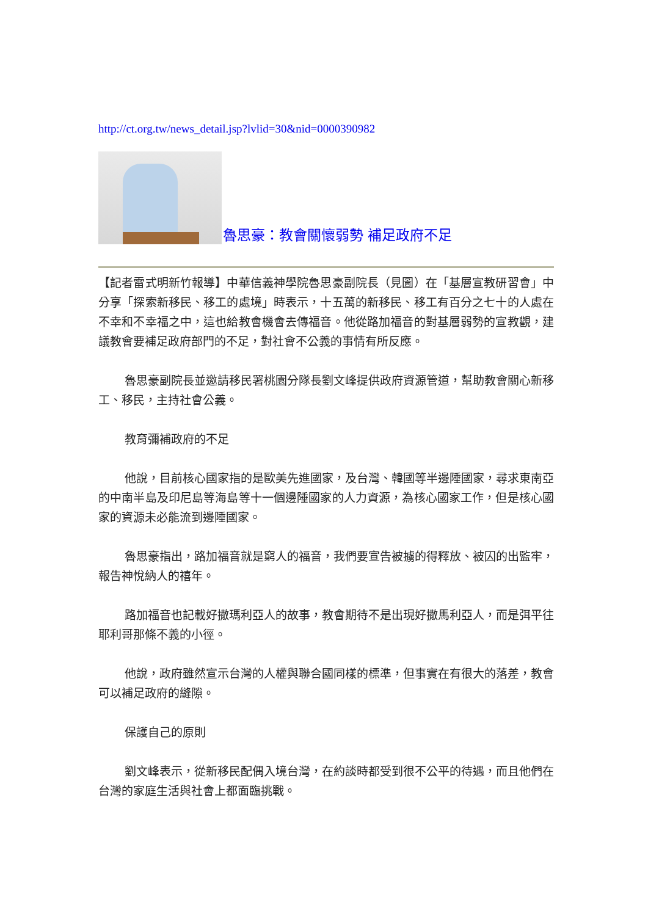http://ct.org.tw/news_detail.jsp?lvlid=30&nid=0000390982
魯思豪：教會關懷弱勢 補足政府不足
【記者雷式明新竹報導】中華信義神學院魯思豪副院長（見圖）在「基層宣教研習會」中分享「探索新移民、移工的處境」時表示，十五萬的新移民、移工有百分之七十的人處在不幸和不幸福之中，這也給教會機會去傳福音。他從路加福音的對基層弱勢的宣教觀，建議教會要補足政府部門的不足，對社會不公義的事情有所反應。
魯思豪副院長並邀請移民署桃園分隊長劉文峰提供政府資源管道，幫助教會關心新移工、移民，主持社會公義。
教育彌補政府的不足
他說，目前核心國家指的是歐美先進國家，及台灣、韓國等半邊陲國家，尋求東南亞的中南半島及印尼島等海島等十一個邊陲國家的人力資源，為核心國家工作，但是核心國家的資源未必能流到邊陲國家。
魯思豪指出，路加福音就是窮人的福音，我們要宣告被擄的得釋放、被囚的出監牢，報告神悅納人的禧年。
路加福音也記載好撒瑪利亞人的故事，教會期待不是出現好撒馬利亞人，而是弭平往耶利哥那條不義的小徑。
他說，政府雖然宣示台灣的人權與聯合國同樣的標準，但事實在有很大的落差，教會可以補足政府的縫隙。
保護自己的原則
劉文峰表示，從新移民配偶入境台灣，在約談時都受到很不公平的待遇，而且他們在台灣的家庭生活與社會上都面臨挑戰。